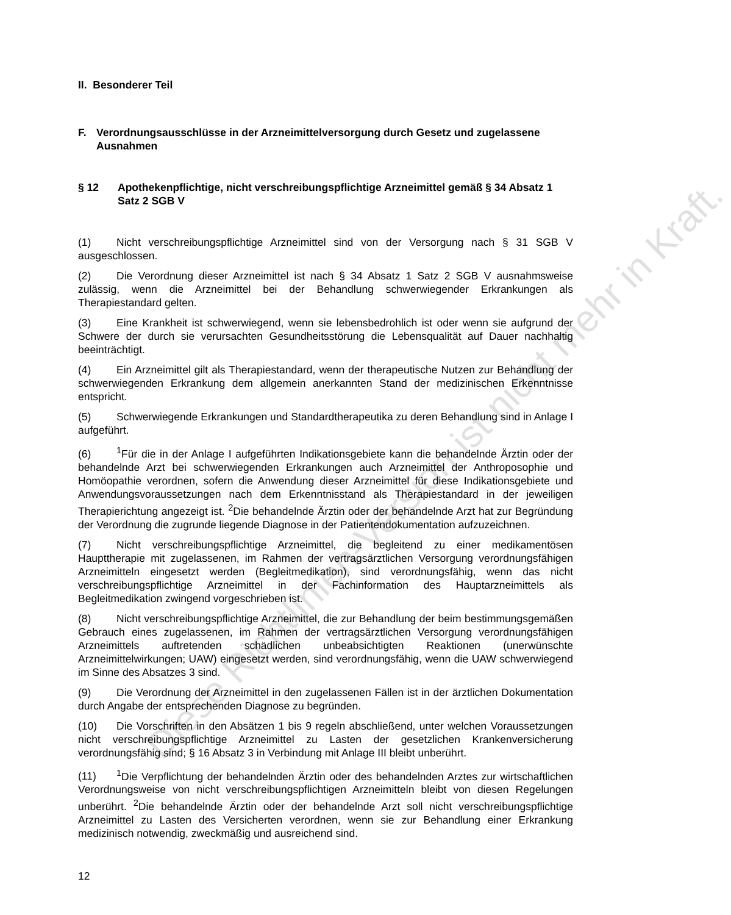II. Besonderer Teil
F. Verordnungsausschlüsse in der Arzneimittelversorgung durch Gesetz und zugelassene Ausnahmen
§ 12 Apothekenpflichtige, nicht verschreibungspflichtige Arzneimittel gemäß § 34 Absatz 1 Satz 2 SGB V
(1) Nicht verschreibungspflichtige Arzneimittel sind von der Versorgung nach § 31 SGB V ausgeschlossen.
(2) Die Verordnung dieser Arzneimittel ist nach § 34 Absatz 1 Satz 2 SGB V ausnahmsweise zulässig, wenn die Arzneimittel bei der Behandlung schwerwiegender Erkrankungen als Therapiestandard gelten.
(3) Eine Krankheit ist schwerwiegend, wenn sie lebensbedrohlich ist oder wenn sie aufgrund der Schwere der durch sie verursachten Gesundheitsstörung die Lebensqualität auf Dauer nachhaltig beeinträchtigt.
(4) Ein Arzneimittel gilt als Therapiestandard, wenn der therapeutische Nutzen zur Behandlung der schwerwiegenden Erkrankung dem allgemein anerkannten Stand der medizinischen Erkenntnisse entspricht.
(5) Schwerwiegende Erkrankungen und Standardtherapeutika zu deren Behandlung sind in Anlage I aufgeführt.
(6)<sup>1</sup>Für die in der Anlage I aufgeführten Indikationsgebiete kann die behandelnde Ärztin oder der behandelnde Arzt bei schwerwiegenden Erkrankungen auch Arzneimittel der Anthroposophie und Homöopathie verordnen, sofern die Anwendung dieser Arzneimittel für diese Indikationsgebiete und Anwendungsvoraussetzungen nach dem Erkenntnisstand als Therapiestandard in der jeweiligen Therapierichtung angezeigt ist. <sup>2</sup>Die behandelnde Ärztin oder der behandelnde Arzt hat zur Begründung der Verordnung die zugrunde liegende Diagnose in der Patientendokumentation aufzuzeichnen.
(7) Nicht verschreibungspflichtige Arzneimittel, die begleitend zu einer medikamentösen Haupttherapie mit zugelassenen, im Rahmen der vertragsärztlichen Versorgung verordnungsfähigen Arzneimitteln eingesetzt werden (Begleitmedikation), sind verordnungsfähig, wenn das nicht verschreibungspflichtige Arzneimittel in der Fachinformation des Hauptarzneimittels als Begleitmedikation zwingend vorgeschrieben ist.
(8) Nicht verschreibungspflichtige Arzneimittel, die zur Behandlung der beim bestimmungsgemäßen Gebrauch eines zugelassenen, im Rahmen der vertragsärztlichen Versorgung verordnungsfähigen Arzneimittels auftretenden schädlichen unbeabsichtigten Reaktionen (unerwünschte Arzneimittelwirkungen; UAW) eingesetzt werden, sind verordnungsfähig, wenn die UAW schwerwiegend im Sinne des Absatzes 3 sind.
(9) Die Verordnung der Arzneimittel in den zugelassenen Fällen ist in der ärztlichen Dokumentation durch Angabe der entsprechenden Diagnose zu begründen.
(10) Die Vorschriften in den Absätzen 1 bis 9 regeln abschließend, unter welchen Voraussetzungen nicht verschreibungspflichtige Arzneimittel zu Lasten der gesetzlichen Krankenversicherung verordnungsfähig sind; § 16 Absatz 3 in Verbindung mit Anlage III bleibt unberührt.
(11)<sup>1</sup>Die Verpflichtung der behandelnden Ärztin oder des behandelnden Arztes zur wirtschaftlichen Verordnungsweise von nicht verschreibungspflichtigen Arzneimitteln bleibt von diesen Regelungen unberührt. <sup>2</sup>Die behandelnde Ärztin oder der behandelnde Arzt soll nicht verschreibungspflichtige Arzneimittel zu Lasten des Versicherten verordnen, wenn sie zur Behandlung einer Erkrankung medizinisch notwendig, zweckmäßig und ausreichend sind.
Diese Richtlinien-Version ist nicht mehr in Kraft.
12